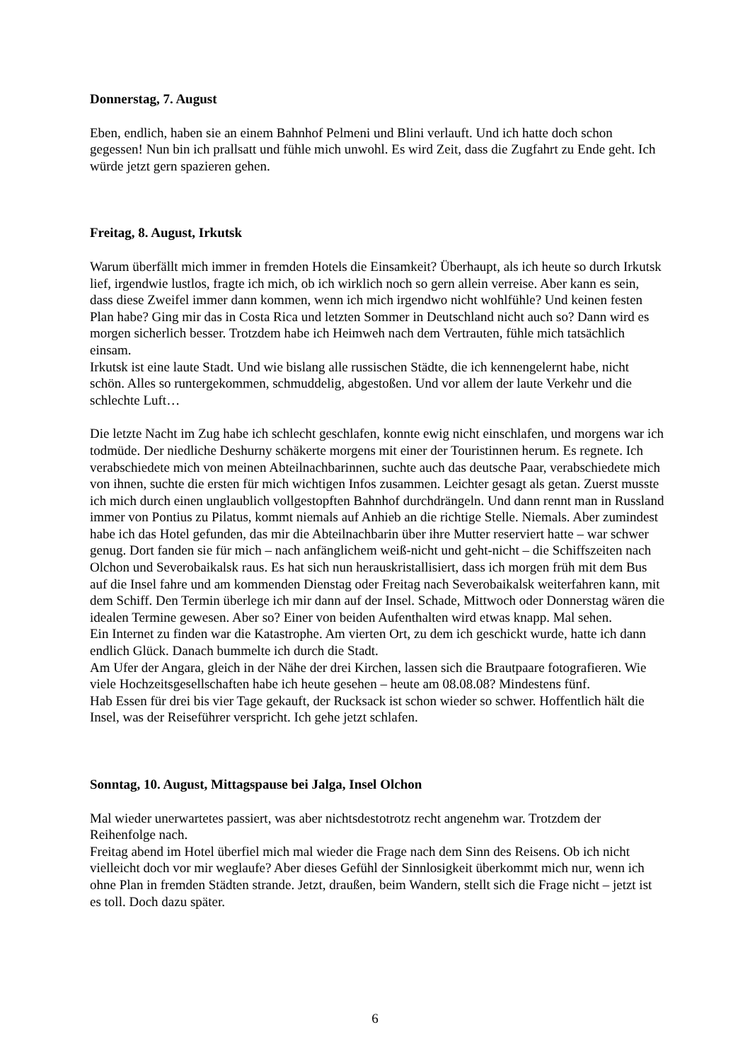Donnerstag, 7. August
Eben, endlich, haben sie an einem Bahnhof Pelmeni und Blini verlauft. Und ich hatte doch schon gegessen! Nun bin ich prallsatt und fühle mich unwohl. Es wird Zeit, dass die Zugfahrt zu Ende geht. Ich würde jetzt gern spazieren gehen.
Freitag, 8. August, Irkutsk
Warum überfällt mich immer in fremden Hotels die Einsamkeit? Überhaupt, als ich heute so durch Irkutsk lief, irgendwie lustlos, fragte ich mich, ob ich wirklich noch so gern allein verreise. Aber kann es sein, dass diese Zweifel immer dann kommen, wenn ich mich irgendwo nicht wohlfühle? Und keinen festen Plan habe? Ging mir das in Costa Rica und letzten Sommer in Deutschland nicht auch so? Dann wird es morgen sicherlich besser. Trotzdem habe ich Heimweh nach dem Vertrauten, fühle mich tatsächlich einsam.
Irkutsk ist eine laute Stadt. Und wie bislang alle russischen Städte, die ich kennengelernt habe, nicht schön. Alles so runtergekommen, schmuddelig, abgestoßen. Und vor allem der laute Verkehr und die schlechte Luft…
Die letzte Nacht im Zug habe ich schlecht geschlafen, konnte ewig nicht einschlafen, und morgens war ich todmüde. Der niedliche Deshurny schäkerte morgens mit einer der Touristinnen herum. Es regnete. Ich verabschiedete mich von meinen Abteilnachbarinnen, suchte auch das deutsche Paar, verabschiedete mich von ihnen, suchte die ersten für mich wichtigen Infos zusammen. Leichter gesagt als getan. Zuerst musste ich mich durch einen unglaublich vollgestopften Bahnhof durchdrängeln. Und dann rennt man in Russland immer von Pontius zu Pilatus, kommt niemals auf Anhieb an die richtige Stelle. Niemals. Aber zumindest habe ich das Hotel gefunden, das mir die Abteilnachbarin über ihre Mutter reserviert hatte – war schwer genug. Dort fanden sie für mich – nach anfänglichem weiß-nicht und geht-nicht – die Schiffszeiten nach Olchon und Severobaikalsk raus. Es hat sich nun herauskristallisiert, dass ich morgen früh mit dem Bus auf die Insel fahre und am kommenden Dienstag oder Freitag nach Severobaikalsk weiterfahren kann, mit dem Schiff. Den Termin überlege ich mir dann auf der Insel. Schade, Mittwoch oder Donnerstag wären die idealen Termine gewesen. Aber so? Einer von beiden Aufenthalten wird etwas knapp. Mal sehen.
Ein Internet zu finden war die Katastrophe. Am vierten Ort, zu dem ich geschickt wurde, hatte ich dann endlich Glück. Danach bummelte ich durch die Stadt.
Am Ufer der Angara, gleich in der Nähe der drei Kirchen, lassen sich die Brautpaare fotografieren. Wie viele Hochzeitsgesellschaften habe ich heute gesehen – heute am 08.08.08? Mindestens fünf.
Hab Essen für drei bis vier Tage gekauft, der Rucksack ist schon wieder so schwer. Hoffentlich hält die Insel, was der Reiseführer verspricht. Ich gehe jetzt schlafen.
Sonntag, 10. August, Mittagspause bei Jalga, Insel Olchon
Mal wieder unerwartetes passiert, was aber nichtsdestotrotz recht angenehm war. Trotzdem der Reihenfolge nach.
Freitag abend im Hotel überfiel mich mal wieder die Frage nach dem Sinn des Reisens. Ob ich nicht vielleicht doch vor mir weglaufe? Aber dieses Gefühl der Sinnlosigkeit überkommt mich nur, wenn ich ohne Plan in fremden Städten strande. Jetzt, draußen, beim Wandern, stellt sich die Frage nicht – jetzt ist es toll. Doch dazu später.
6